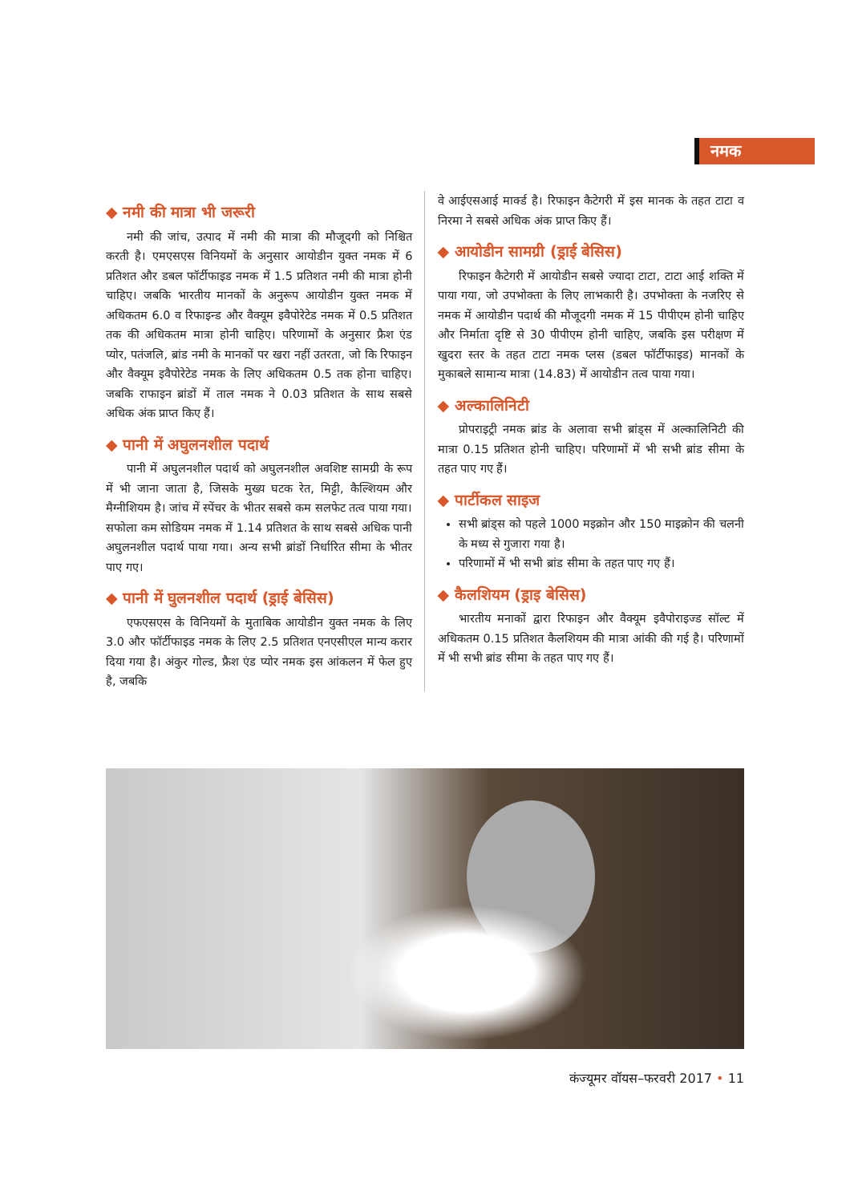नमक
◆ नमी की मात्रा भी जरूरी
नमी की जांच, उत्पाद में नमी की मात्रा की मौजूदगी को निश्चित करती है। एमएसएस विनियमों के अनुसार आयोडीन युक्त नमक में 6 प्रतिशत और डबल फॉर्टीफाइड नमक में 1.5 प्रतिशत नमी की मात्रा होनी चाहिए। जबकि भारतीय मानकों के अनुरूप आयोडीन युक्त नमक में अधिकतम 6.0 व रिफाइन्ड और वैक्यूम इवैपोरेटेड नमक में 0.5 प्रतिशत तक की अधिकतम मात्रा होनी चाहिए। परिणामों के अनुसार फ्रैश एंड प्योर, पतंजलि, ब्रांड नमी के मानकों पर खरा नहीं उतरता, जो कि रिफाइन और वैक्यूम इवैपोरेटेड नमक के लिए अधिकतम 0.5 तक होना चाहिए। जबकि राफाइन ब्रांडों में ताल नमक ने 0.03 प्रतिशत के साथ सबसे अधिक अंक प्राप्त किए हैं।
◆ पानी में अघुलनशील पदार्थ
पानी में अघुलनशील पदार्थ को अघुलनशील अवशिष्ट सामग्री के रूप में भी जाना जाता है, जिसके मुख्य घटक रेत, मिट्टी, कैल्शियम और मैग्नीशियम है। जांच में स्पेंचर के भीतर सबसे कम सलफेट तत्व पाया गया। सफोला कम सोडियम नमक में 1.14 प्रतिशत के साथ सबसे अधिक पानी अघुलनशील पदार्थ पाया गया। अन्य सभी ब्रांडों निर्धारित सीमा के भीतर पाए गए।
◆ पानी में घुलनशील पदार्थ (ड्राई बेसिस)
एफएसएस के विनियमों के मुताबिक आयोडीन युक्त नमक के लिए 3.0 और फॉर्टीफाइड नमक के लिए 2.5 प्रतिशत एनएसीएल मान्य करार दिया गया है। अंकुर गोल्ड, फ्रैश एंड प्योर नमक इस आंकलन में फेल हुए है, जबकि
वे आईएसआई मार्क्ड है। रिफाइन कैटेगरी में इस मानक के तहत टाटा व निरमा ने सबसे अधिक अंक प्राप्त किए हैं।
◆ आयोडीन सामग्री (ड्राई बेसिस)
रिफाइन कैटेगरी में आयोडीन सबसे ज्यादा टाटा, टाटा आई शक्ति में पाया गया, जो उपभोक्ता के लिए लाभकारी है। उपभोक्ता के नजरिए से नमक में आयोडीन पदार्थ की मौजूदगी नमक में 15 पीपीएम होनी चाहिए और निर्माता दृष्टि से 30 पीपीएम होनी चाहिए, जबकि इस परीक्षण में खुदरा स्तर के तहत टाटा नमक प्लस (डबल फॉर्टीफाइड) मानकों के मुकाबले सामान्य मात्रा (14.83) में आयोडीन तत्व पाया गया।
◆ अल्कालिनिटी
प्रोपराइट्री नमक ब्रांड के अलावा सभी ब्रांड्स में अल्कालिनिटी की मात्रा 0.15 प्रतिशत होनी चाहिए। परिणामों में भी सभी ब्रांड सीमा के तहत पाए गए हैं।
◆ पार्टीकल साइज
सभी ब्रांड्स को पहले 1000 मइक्रोन और 150 माइक्रोन की चलनी के मध्य से गुजारा गया है।
परिणामों में भी सभी ब्रांड सीमा के तहत पाए गए हैं।
◆ कैलशियम (ड्राइ बेसिस)
भारतीय मनाकों द्वारा रिफाइन और वैक्यूम इवैपोराइज्ड सॉल्ट में अधिकतम 0.15 प्रतिशत कैलशियम की मात्रा आंकी की गई है। परिणामों में भी सभी ब्रांड सीमा के तहत पाए गए हैं।
कंज्यूमर वॉयस–फरवरी 2017 • 11